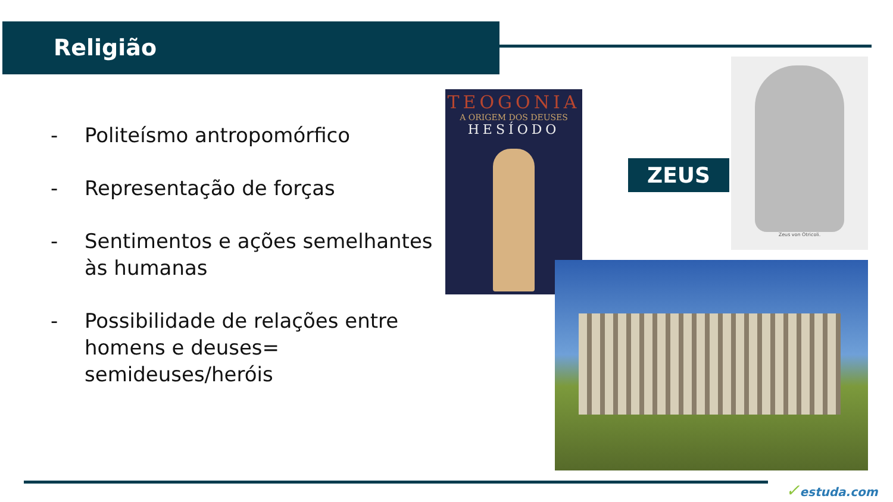Religião
- Politeísmo antropomórfico
- Representação de forças
- Sentimentos e ações semelhantes às humanas
- Possibilidade de relações entre homens e deuses= semideuses/heróis
TEOGONIA
A ORIGEM DOS DEUSES
HESÍODO
ZEUS
Zeus von Otricoli.
✓estuda.com